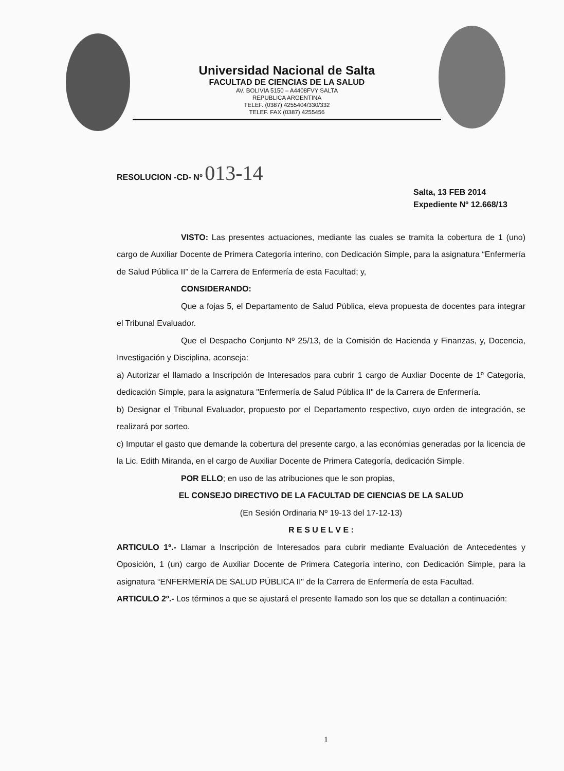Universidad Nacional de Salta
FACULTAD DE CIENCIAS DE LA SALUD
AV. BOLIVIA 5150 – A4408FVY SALTA
REPUBLICA ARGENTINA
TELEF. (0387) 4255404/330/332
TELEF. FAX (0387) 4255456
RESOLUCION -CD- Nº 013-14
Salta, 13 FEB 2014
Expediente Nº 12.668/13
VISTO: Las presentes actuaciones, mediante las cuales se tramita la cobertura de 1 (uno) cargo de Auxiliar Docente de Primera Categoría interino, con Dedicación Simple, para la asignatura “Enfermería de Salud Pública II” de la Carrera de Enfermería de esta Facultad; y,
CONSIDERANDO:
Que a fojas 5, el Departamento de Salud Pública, eleva propuesta de docentes para integrar el Tribunal Evaluador.
Que el Despacho Conjunto Nº 25/13, de la Comisión de Hacienda y Finanzas, y, Docencia, Investigación y Disciplina, aconseja:
a) Autorizar el llamado a Inscripción de Interesados para cubrir 1 cargo de Auxliar Docente de 1º Categoría, dedicación Simple, para la asignatura "Enfermería de Salud Pública II" de la Carrera de Enfermería.
b) Designar el Tribunal Evaluador, propuesto por el Departamento respectivo, cuyo orden de integración, se realizará por sorteo.
c) Imputar el gasto que demande la cobertura del presente cargo, a las económias generadas por la licencia de la Lic. Edith Miranda, en el cargo de Auxiliar Docente de Primera Categoría, dedicación Simple.
POR ELLO; en uso de las atribuciones que le son propias,
EL CONSEJO DIRECTIVO DE LA FACULTAD DE CIENCIAS DE LA SALUD
(En Sesión Ordinaria Nº 19-13 del 17-12-13)
R E S U E L V E :
ARTICULO 1º.- Llamar a Inscripción de Interesados para cubrir mediante Evaluación de Antecedentes y Oposición, 1 (un) cargo de Auxiliar Docente de Primera Categoría interino, con Dedicación Simple, para la asignatura “ENFERMERÍA DE SALUD PÚBLICA II" de la Carrera de Enfermería de esta Facultad.
ARTICULO 2º.- Los términos a que se ajustará el presente llamado son los que se detallan a continuación:
1